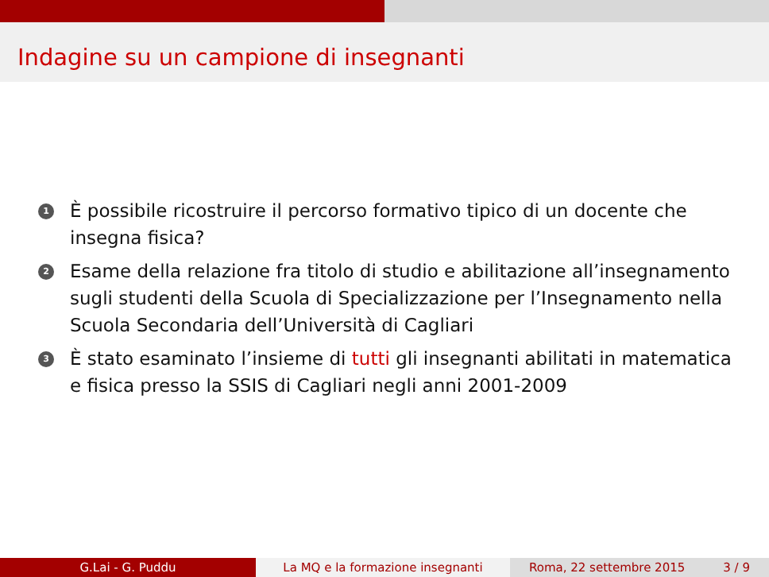Indagine su un campione di insegnanti
1 È possibile ricostruire il percorso formativo tipico di un docente che insegna fisica?
2 Esame della relazione fra titolo di studio e abilitazione all’insegnamento sugli studenti della Scuola di Specializzazione per l’Insegnamento nella Scuola Secondaria dell’Università di Cagliari
3 È stato esaminato l’insieme di tutti gli insegnanti abilitati in matematica e fisica presso la SSIS di Cagliari negli anni 2001-2009
G.Lai - G. Puddu La MQ e la formazione insegnanti Roma, 22 settembre 2015 3 / 9